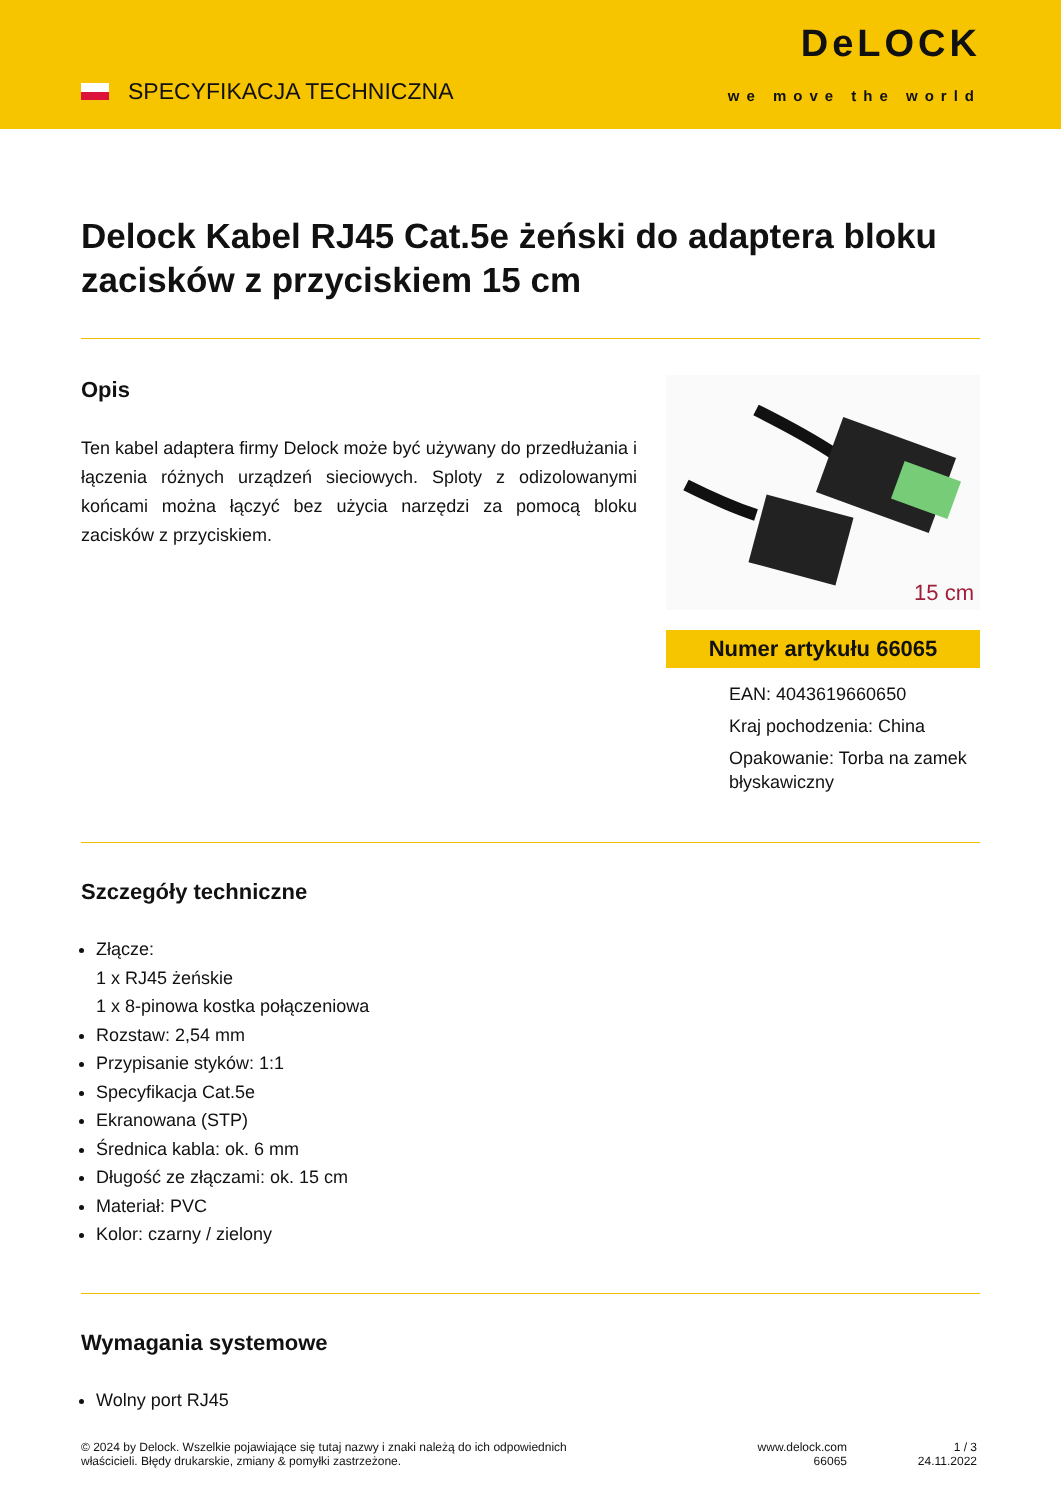SPECYFIKACJA TECHNICZNA
DeLOCK
we move the world
Delock Kabel RJ45 Cat.5e żeński do adaptera bloku zacisków z przyciskiem 15 cm
Opis
Ten kabel adaptera firmy Delock może być używany do przedłużania i łączenia różnych urządzeń sieciowych. Sploty z odizolowanymi końcami można łączyć bez użycia narzędzi za pomocą bloku zacisków z przyciskiem.
15 cm
Numer artykułu 66065
EAN: 4043619660650
Kraj pochodzenia: China
Opakowanie: Torba na zamek błyskawiczny
Szczegóły techniczne
Złącze:
1 x RJ45 żeńskie
1 x 8-pinowa kostka połączeniowa
Rozstaw: 2,54 mm
Przypisanie styków: 1:1
Specyfikacja Cat.5e
Ekranowana (STP)
Średnica kabla: ok. 6 mm
Długość ze złączami: ok. 15 cm
Materiał: PVC
Kolor: czarny / zielony
Wymagania systemowe
Wolny port RJ45
© 2024 by Delock. Wszelkie pojawiające się tutaj nazwy i znaki należą do ich odpowiednich
właścicieli. Błędy drukarskie, zmiany & pomyłki zastrzeżone.
www.delock.com
66065
1 / 3
24.11.2022